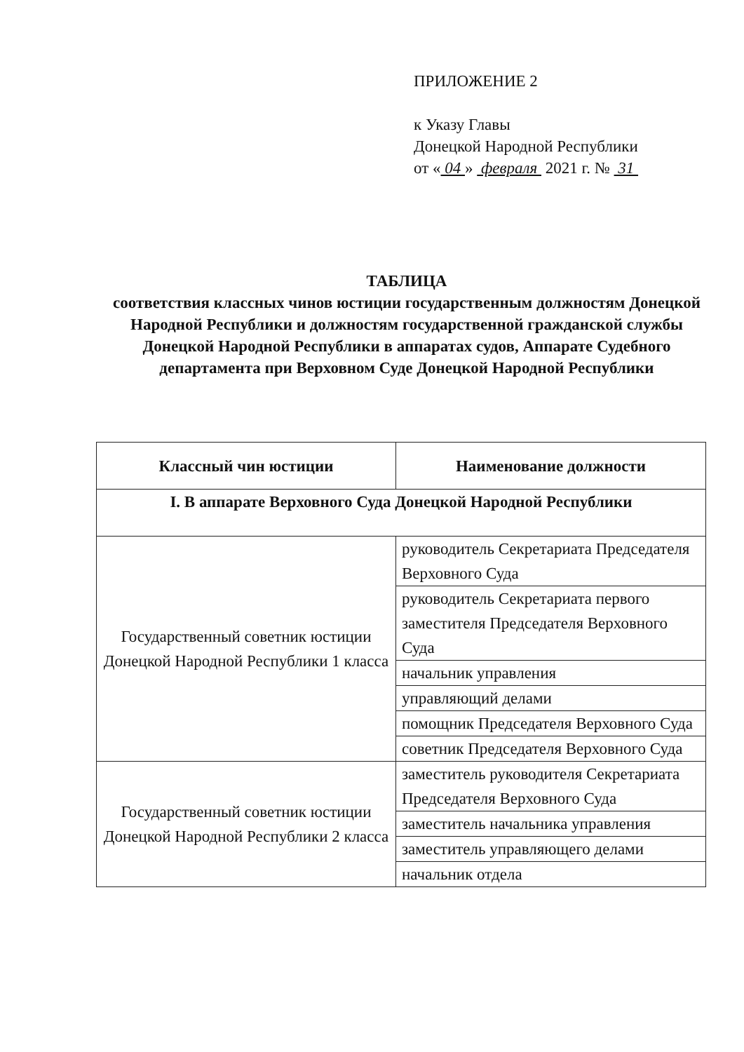ПРИЛОЖЕНИЕ 2
к Указу Главы
Донецкой Народной Республики
от « 04 » февраля 2021 г. № 31
ТАБЛИЦА
соответствия классных чинов юстиции государственным должностям Донецкой Народной Республики и должностям государственной гражданской службы Донецкой Народной Республики в аппаратах судов, Аппарате Судебного департамента при Верховном Суде Донецкой Народной Республики
| Классный чин юстиции | Наименование должности |
| --- | --- |
| I. В аппарате Верховного Суда Донецкой Народной Республики | |
| Государственный советник юстиции Донецкой Народной Республики 1 класса | руководитель Секретариата Председателя Верховного Суда |
| | руководитель Секретариата первого заместителя Председателя Верховного Суда |
| | начальник управления |
| | управляющий делами |
| | помощник Председателя Верховного Суда |
| | советник Председателя Верховного Суда |
| Государственный советник юстиции Донецкой Народной Республики 2 класса | заместитель руководителя Секретариата Председателя Верховного Суда |
| | заместитель начальника управления |
| | заместитель управляющего делами |
| | начальник отдела |